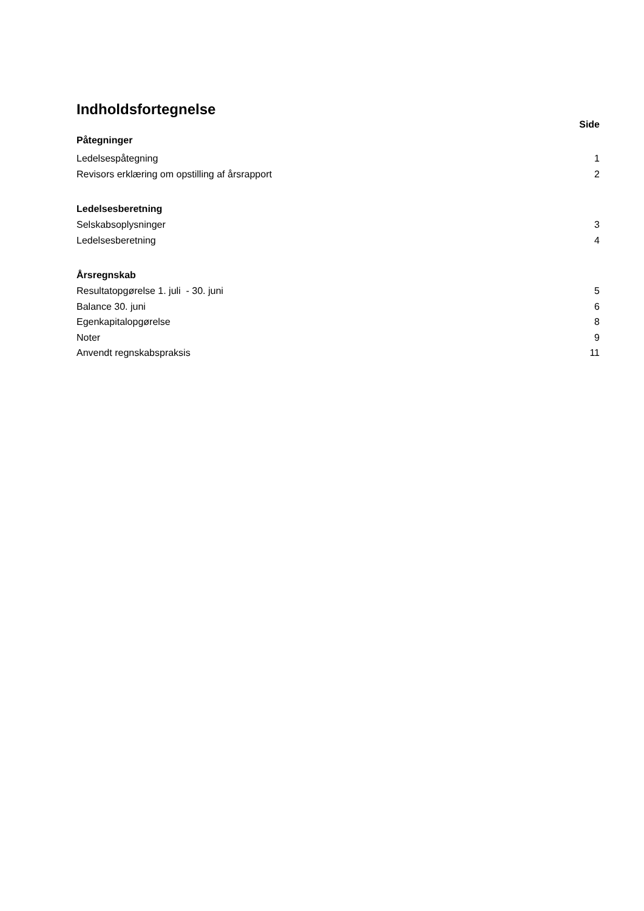Indholdsfortegnelse
Side
Påtegninger
Ledelsespåtegning 1
Revisors erklæring om opstilling af årsrapport 2
Ledelsesberetning
Selskabsoplysninger 3
Ledelsesberetning 4
Årsregnskab
Resultatopgørelse 1. juli - 30. juni 5
Balance 30. juni 6
Egenkapitalopgørelse 8
Noter 9
Anvendt regnskabspraksis 11